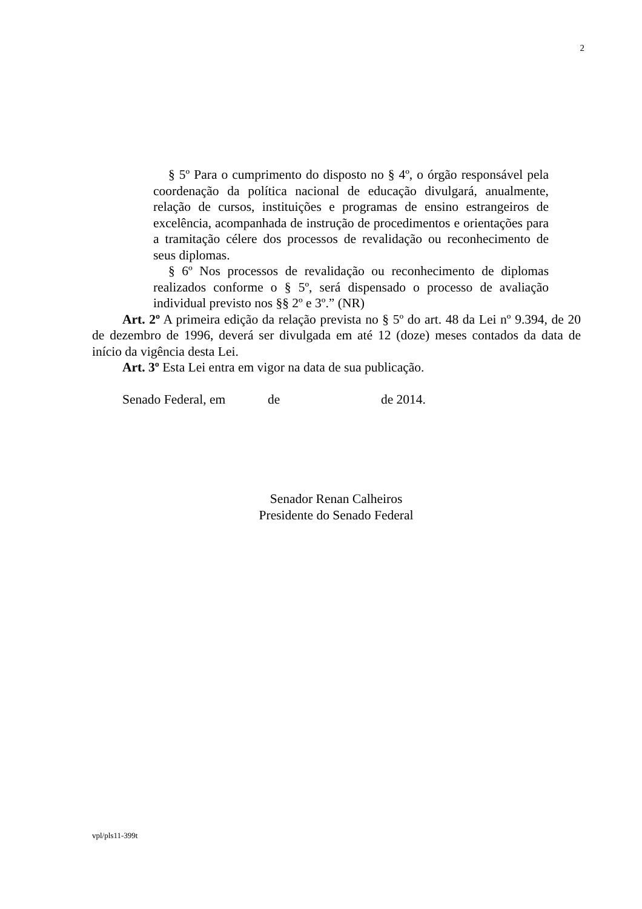2
§ 5º Para o cumprimento do disposto no § 4º, o órgão responsável pela coordenação da política nacional de educação divulgará, anualmente, relação de cursos, instituições e programas de ensino estrangeiros de excelência, acompanhada de instrução de procedimentos e orientações para a tramitação célere dos processos de revalidação ou reconhecimento de seus diplomas.
§ 6º Nos processos de revalidação ou reconhecimento de diplomas realizados conforme o § 5º, será dispensado o processo de avaliação individual previsto nos §§ 2º e 3º.” (NR)
Art. 2º A primeira edição da relação prevista no § 5º do art. 48 da Lei nº 9.394, de 20 de dezembro de 1996, deverá ser divulgada em até 12 (doze) meses contados da data de início da vigência desta Lei.
Art. 3º Esta Lei entra em vigor na data de sua publicação.
Senado Federal, em de de 2014.
Senador Renan Calheiros
Presidente do Senado Federal
vpl/pls11-399t